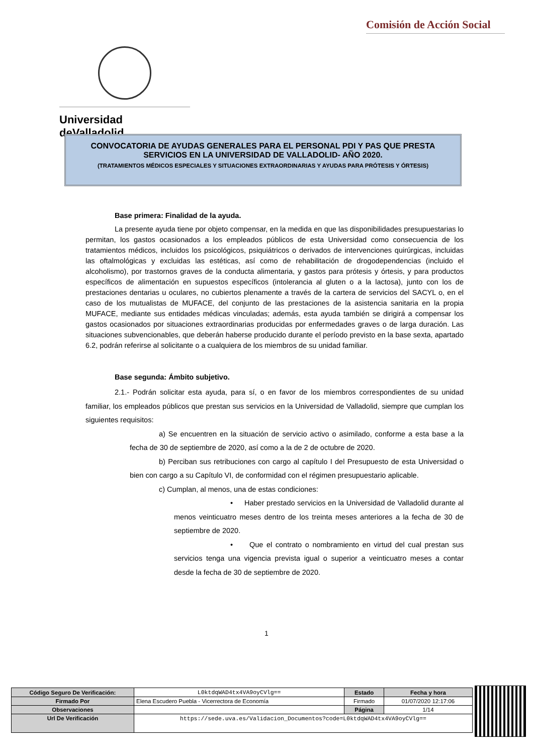Comisión de Acción Social
Universidad deValladolid
CONVOCATORIA DE AYUDAS GENERALES PARA EL PERSONAL PDI Y PAS QUE PRESTA
SERVICIOS EN LA UNIVERSIDAD DE VALLADOLID- AÑO 2020.
(TRATAMIENTOS MÉDICOS ESPECIALES Y SITUACIONES EXTRAORDINARIAS Y AYUDAS PARA PRÓTESIS Y ÓRTESIS)
Base primera: Finalidad de la ayuda.
La presente ayuda tiene por objeto compensar, en la medida en que las disponibilidades presupuestarias lo permitan, los gastos ocasionados a los empleados públicos de esta Universidad como consecuencia de los tratamientos médicos, incluidos los psicológicos, psiquiátricos o derivados de intervenciones quirúrgicas, incluidas las oftalmológicas y excluidas las estéticas, así como de rehabilitación de drogodependencias (incluido el alcoholismo), por trastornos graves de la conducta alimentaria, y gastos para prótesis y órtesis, y para productos específicos de alimentación en supuestos específicos (intolerancia al gluten o a la lactosa), junto con los de prestaciones dentarias u oculares, no cubiertos plenamente a través de la cartera de servicios del SACYL o, en el caso de los mutualistas de MUFACE, del conjunto de las prestaciones de la asistencia sanitaria en la propia MUFACE, mediante sus entidades médicas vinculadas; además, esta ayuda también se dirigirá a compensar los gastos ocasionados por situaciones extraordinarias producidas por enfermedades graves o de larga duración. Las situaciones subvencionables, que deberán haberse producido durante el período previsto en la base sexta, apartado 6.2, podrán referirse al solicitante o a cualquiera de los miembros de su unidad familiar.
Base segunda: Ámbito subjetivo.
2.1.- Podrán solicitar esta ayuda, para sí, o en favor de los miembros correspondientes de su unidad familiar, los empleados públicos que prestan sus servicios en la Universidad de Valladolid, siempre que cumplan los siguientes requisitos:
a) Se encuentren en la situación de servicio activo o asimilado, conforme a esta base a la fecha de 30 de septiembre de 2020, así como a la de 2 de octubre de 2020.
b) Perciban sus retribuciones con cargo al capítulo I del Presupuesto de esta Universidad o bien con cargo a su Capítulo VI, de conformidad con el régimen presupuestario aplicable.
c) Cumplan, al menos, una de estas condiciones:
• Haber prestado servicios en la Universidad de Valladolid durante al menos veinticuatro meses dentro de los treinta meses anteriores a la fecha de 30 de septiembre de 2020.
• Que el contrato o nombramiento en virtud del cual prestan sus servicios tenga una vigencia prevista igual o superior a veinticuatro meses a contar desde la fecha de 30 de septiembre de 2020.
1
| Código Seguro De Verificación: | L0ktdqWAD4tx4VA9oyCVlg== | Estado | Fecha y hora |
| Firmado Por | Elena Escudero Puebla - Vicerrectora de Economía | Firmado | 01/07/2020 12:17:06 |
| Observaciones | | Página | 1/14 |
| Url De Verificación | https://sede.uva.es/Validacion_Documentos?code=L0ktdqWAD4tx4VA9oyCVlg== | | |